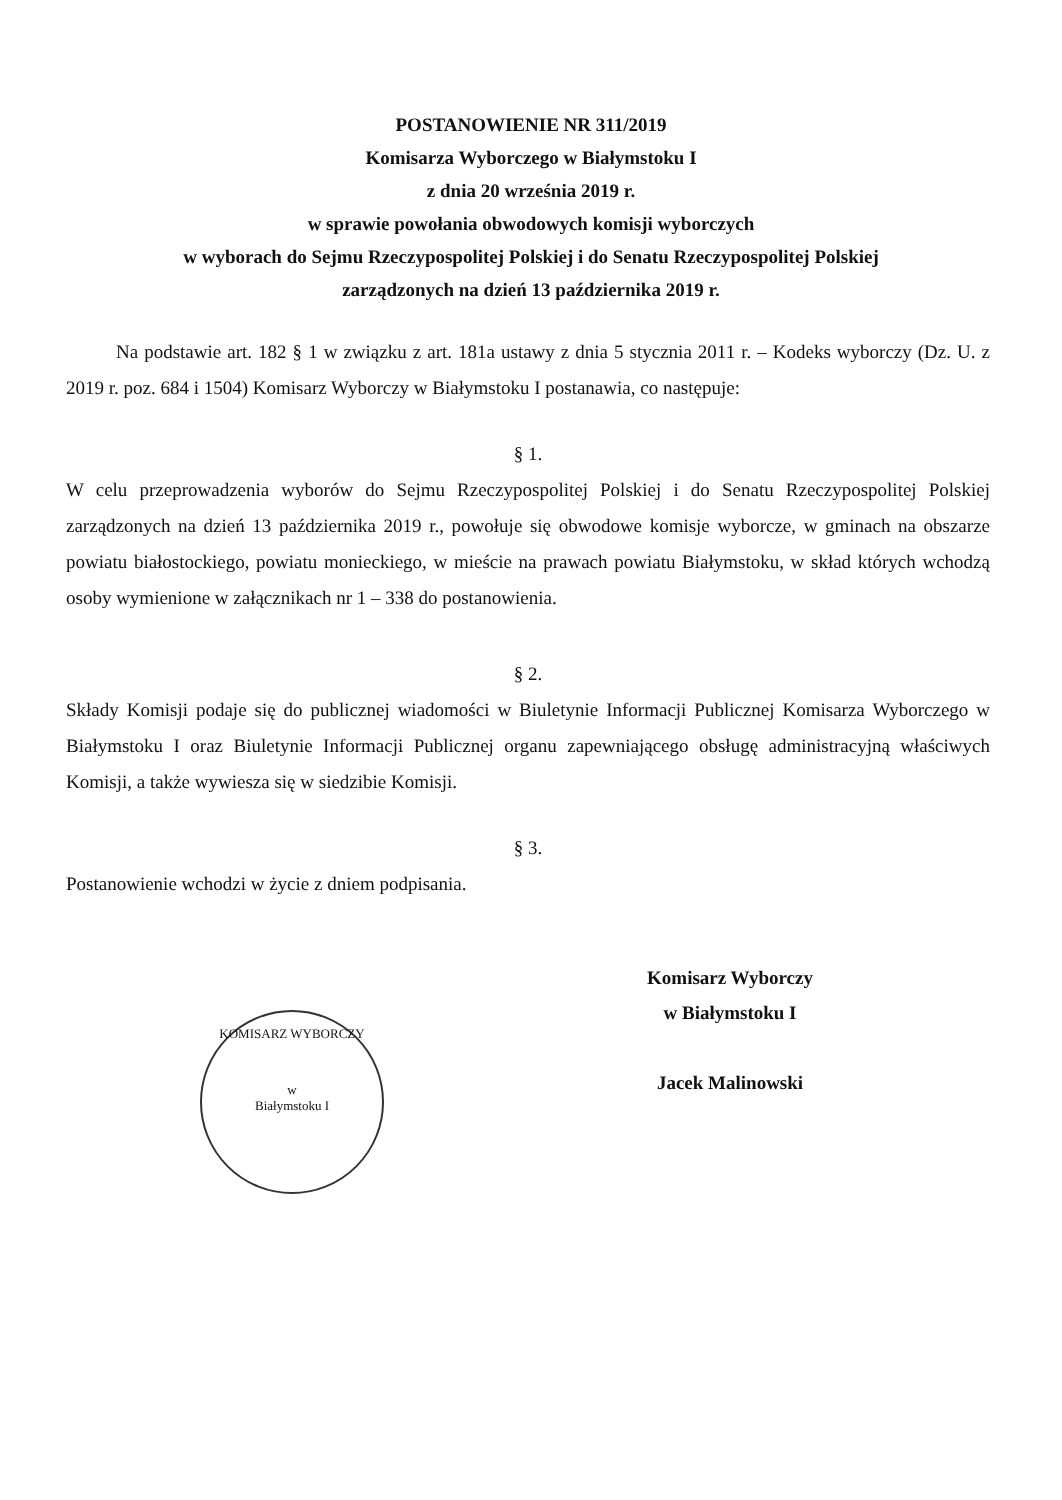POSTANOWIENIE NR 311/2019
Komisarza Wyborczego w Białymstoku I
z dnia 20 września 2019 r.
w sprawie powołania obwodowych komisji wyborczych
w wyborach do Sejmu Rzeczypospolitej Polskiej i do Senatu Rzeczypospolitej Polskiej
zarządzonych na dzień 13 października 2019 r.
Na podstawie art. 182 § 1 w związku z art. 181a ustawy z dnia 5 stycznia 2011 r. – Kodeks wyborczy (Dz. U. z 2019 r. poz. 684 i 1504) Komisarz Wyborczy w Białymstoku I postanawia, co następuje:
§ 1.
W celu przeprowadzenia wyborów do Sejmu Rzeczypospolitej Polskiej i do Senatu Rzeczypospolitej Polskiej zarządzonych na dzień 13 października 2019 r., powołuje się obwodowe komisje wyborcze, w gminach na obszarze powiatu białostockiego, powiatu monieckiego, w mieście na prawach powiatu Białymstoku, w skład których wchodzą osoby wymienione w załącznikach nr 1 – 338 do postanowienia.
§ 2.
Składy Komisji podaje się do publicznej wiadomości w Biuletynie Informacji Publicznej Komisarza Wyborczego w Białymstoku I oraz Biuletynie Informacji Publicznej organu zapewniającego obsługę administracyjną właściwych Komisji, a także wywiesza się w siedzibie Komisji.
§ 3.
Postanowienie wchodzi w życie z dniem podpisania.
Komisarz Wyborczy
w Białymstoku I
Jacek Malinowski
KOMISARZ WYBORCZY
w
Białymstoku I